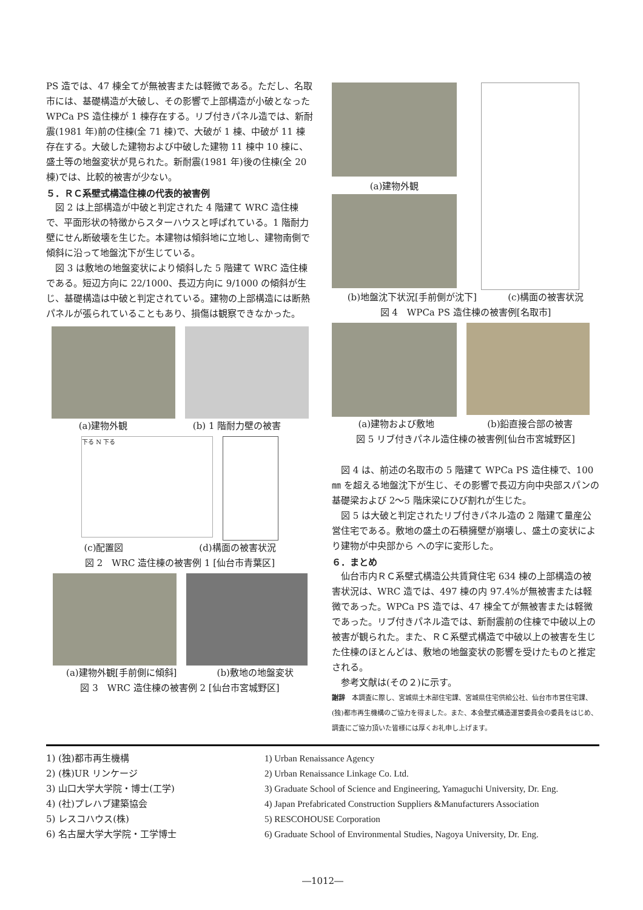PS 造では、47 棟全てが無被害または軽微である。ただし、名取市には、基礎構造が大破し、その影響で上部構造が小破となった WPCa PS 造住棟が 1 棟存在する。リブ付きパネル造では、新耐震(1981 年)前の住棟(全 71 棟)で、大破が 1 棟、中破が 11 棟存在する。大破した建物および中破した建物 11 棟中 10 棟に、盛土等の地盤変状が見られた。新耐震(1981 年)後の住棟(全 20 棟)では、比較的被害が少ない。
５．ＲＣ系壁式構造住棟の代表的被害例
　図 2 は上部構造が中破と判定された 4 階建て WRC 造住棟で、平面形状の特徴からスターハウスと呼ばれている。1 階耐力壁にせん断破壊を生じた。本建物は傾斜地に立地し、建物南側で傾斜に沿って地盤沈下が生じている。
　図 3 は敷地の地盤変状により傾斜した 5 階建て WRC 造住棟である。短辺方向に 22/1000、長辺方向に 9/1000 の傾斜が生じ、基礎構造は中破と判定されている。建物の上部構造には断熱パネルが張られていることもあり、損傷は観察できなかった。
(a)建物外観 (b) 1 階耐力壁の被害
下る N 下る
(c)配置図 (d)構面の被害状況
図 2　WRC 造住棟の被害例 1 [仙台市青葉区]
(a)建物外観[手前側に傾斜] (b)敷地の地盤変状
図 3　WRC 造住棟の被害例 2 [仙台市宮城野区]
(a)建物外観
(b)地盤沈下状況[手前側が沈下] (c)構面の被害状況
図 4　WPCa PS 造住棟の被害例[名取市]
(a)建物および敷地 (b)鉛直接合部の被害
図 5 リブ付きパネル造住棟の被害例[仙台市宮城野区]
　図 4 は、前述の名取市の 5 階建て WPCa PS 造住棟で、100㎜ を超える地盤沈下が生じ、その影響で長辺方向中央部スパンの基礎梁および 2～5 階床梁にひび割れが生じた。
　図 5 は大破と判定されたリブ付きパネル造の 2 階建て量産公営住宅である。敷地の盛土の石積擁壁が崩壊し、盛土の変状により建物が中央部から への字に変形した。
６．まとめ
　仙台市内ＲＣ系壁式構造公共賃貸住宅 634 棟の上部構造の被害状況は、WRC 造では、497 棟の内 97.4%が無被害または軽微であった。WPCa PS 造では、47 棟全てが無被害または軽微であった。リブ付きパネル造では、新耐震前の住棟で中破以上の被害が観られた。また、ＲＣ系壁式構造で中破以上の被害を生じた住棟のほとんどは、敷地の地盤変状の影響を受けたものと推定される。
　参考文献は(その２)に示す。
謝辞　本調査に際し、宮城県土木部住宅課、宮城県住宅供給公社、仙台市市営住宅課、(独)都市再生機構のご協力を得ました。また、本会壁式構造運営委員会の委員をはじめ、調査にご協力頂いた皆様には厚くお礼申し上げます。
1) (独)都市再生機構
2) (株)UR リンケージ
3) 山口大学大学院・博士(工学)
4) (社)プレハブ建築協会
5) レスコハウス(株)
6) 名古屋大学大学院・工学博士
1) Urban Renaissance Agency
2) Urban Renaissance Linkage Co. Ltd.
3) Graduate School of Science and Engineering, Yamaguchi University, Dr. Eng.
4) Japan Prefabricated Construction Suppliers &Manufacturers Association
5) RESCOHOUSE Corporation
6) Graduate School of Environmental Studies, Nagoya University, Dr. Eng.
―1012―